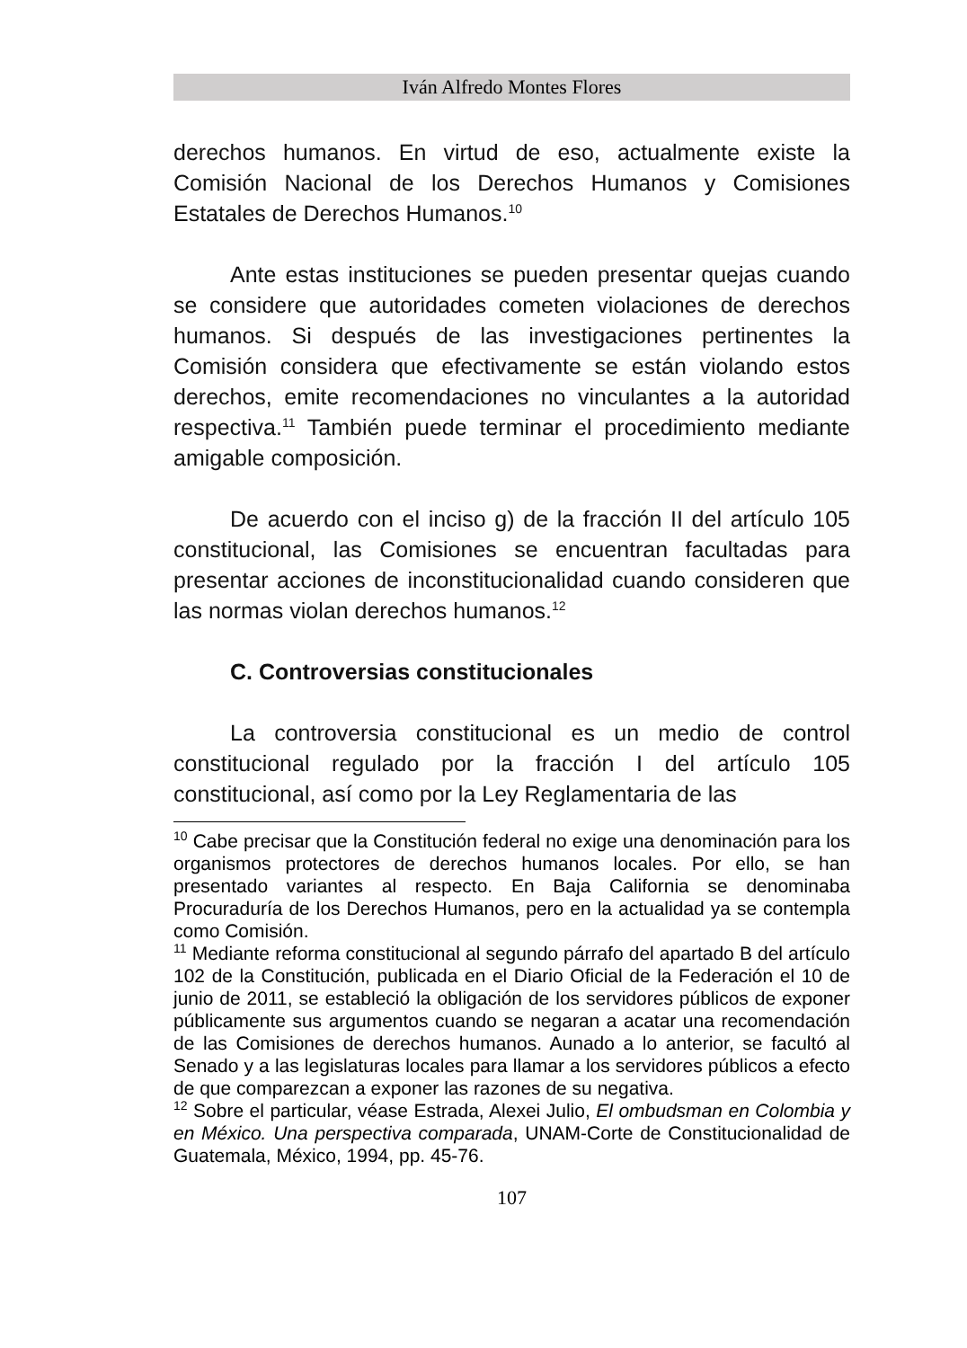Iván Alfredo Montes Flores
derechos humanos. En virtud de eso, actualmente existe la Comisión Nacional de los Derechos Humanos y Comisiones Estatales de Derechos Humanos.<sup>10</sup>
Ante estas instituciones se pueden presentar quejas cuando se considere que autoridades cometen violaciones de derechos humanos. Si después de las investigaciones pertinentes la Comisión considera que efectivamente se están violando estos derechos, emite recomendaciones no vinculantes a la autoridad respectiva.<sup>11</sup> También puede terminar el procedimiento mediante amigable composición.
De acuerdo con el inciso g) de la fracción II del artículo 105 constitucional, las Comisiones se encuentran facultadas para presentar acciones de inconstitucionalidad cuando consideren que las normas violan derechos humanos.<sup>12</sup>
C. Controversias constitucionales
La controversia constitucional es un medio de control constitucional regulado por la fracción I del artículo 105 constitucional, así como por la Ley Reglamentaria de las
<sup>10</sup> Cabe precisar que la Constitución federal no exige una denominación para los organismos protectores de derechos humanos locales. Por ello, se han presentado variantes al respecto. En Baja California se denominaba Procuraduría de los Derechos Humanos, pero en la actualidad ya se contempla como Comisión.
<sup>11</sup> Mediante reforma constitucional al segundo párrafo del apartado B del artículo 102 de la Constitución, publicada en el Diario Oficial de la Federación el 10 de junio de 2011, se estableció la obligación de los servidores públicos de exponer públicamente sus argumentos cuando se negaran a acatar una recomendación de las Comisiones de derechos humanos. Aunado a lo anterior, se facultó al Senado y a las legislaturas locales para llamar a los servidores públicos a efecto de que comparezcan a exponer las razones de su negativa.
<sup>12</sup> Sobre el particular, véase Estrada, Alexei Julio, El ombudsman en Colombia y en México. Una perspectiva comparada, UNAM-Corte de Constitucionalidad de Guatemala, México, 1994, pp. 45-76.
107